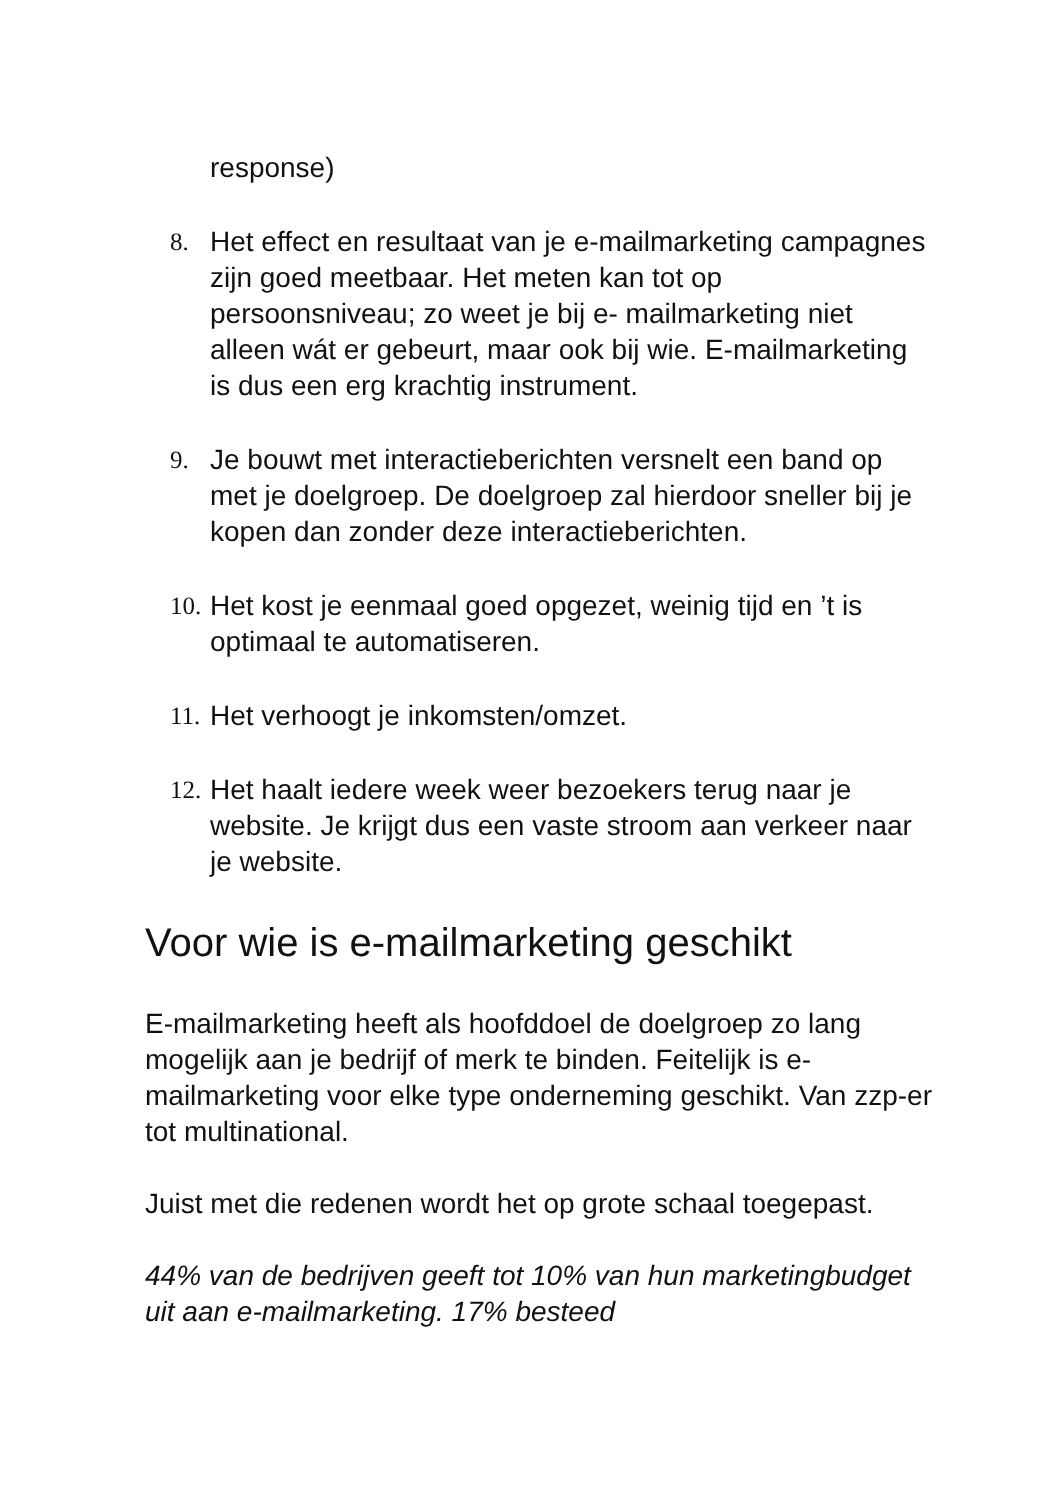response)
8. Het effect en resultaat van je e-mailmarketing campagnes zijn goed meetbaar. Het meten kan tot op persoonsniveau; zo weet je bij e- mailmarketing niet alleen wát er gebeurt, maar ook bij wie. E-mailmarketing is dus een erg krachtig instrument.
9. Je bouwt met interactieberichten versnelt een band op met je doelgroep. De doelgroep zal hierdoor sneller bij je kopen dan zonder deze interactieberichten.
10. Het kost je eenmaal goed opgezet, weinig tijd en ’t is optimaal te automatiseren.
11. Het verhoogt je inkomsten/omzet.
12. Het haalt iedere week weer bezoekers terug naar je website. Je krijgt dus een vaste stroom aan verkeer naar je website.
Voor wie is e-mailmarketing geschikt
E-mailmarketing heeft als hoofddoel de doelgroep zo lang mogelijk aan je bedrijf of merk te binden. Feitelijk is e-mailmarketing voor elke type onderneming geschikt. Van zzp-er tot multinational.
Juist met die redenen wordt het op grote schaal toegepast.
44% van de bedrijven geeft tot 10% van hun marketingbudget uit aan e-mailmarketing. 17% besteed